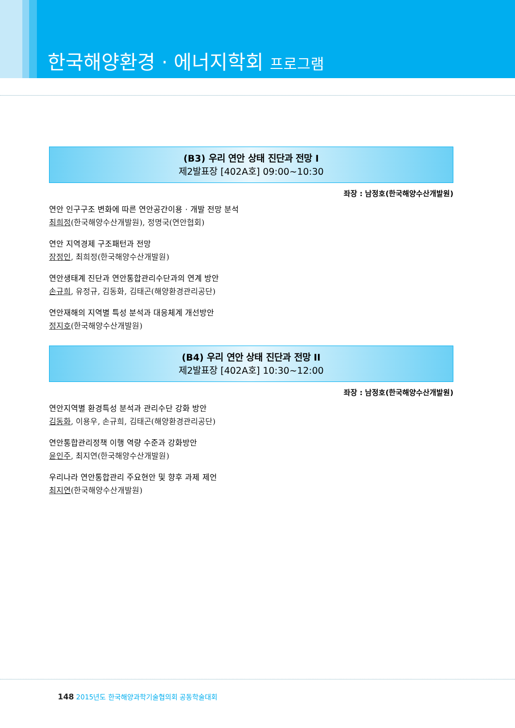한국해양환경 · 에너지학회 프로그램
(B3) 우리 연안 상태 진단과 전망 I
제2발표장 [402A호] 09:00~10:30
좌장 : 남정호(한국해양수산개발원)
연안 인구구조 변화에 따른 연안공간이용 · 개발 전망 분석
최희정(한국해양수산개발원), 정명국(연안협회)
연안 지역경제 구조패턴과 전망
장정인, 최희정(한국해양수산개발원)
연안생태계 진단과 연안통합관리수단과의 연계 방안
손규희, 유정규, 김동화, 김태곤(해양환경관리공단)
연안재해의 지역별 특성 분석과 대응체계 개선방안
정지호(한국해양수산개발원)
(B4) 우리 연안 상태 진단과 전망 II
제2발표장 [402A호] 10:30~12:00
좌장 : 남정호(한국해양수산개발원)
연안지역별 환경특성 분석과 관리수단 강화 방안
김동화, 이용우, 손규희, 김태곤(해양환경관리공단)
연안통합관리정책 이행 역량 수준과 강화방안
윤인주, 최지연(한국해양수산개발원)
우리나라 연안통합관리 주요현안 및 향후 과제 제언
최지연(한국해양수산개발원)
148 2015년도 한국해양과학기술협의회 공동학술대회